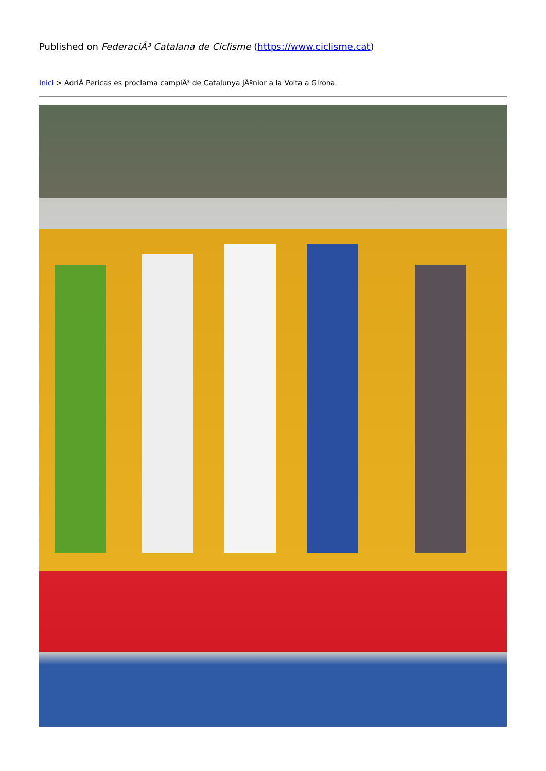Published on FederaciÃ³ Catalana de Ciclisme (https://www.ciclisme.cat)
Inici > AdriÃ Pericas es proclama campiÃ³ de Catalunya jÃºnior a la Volta a Girona